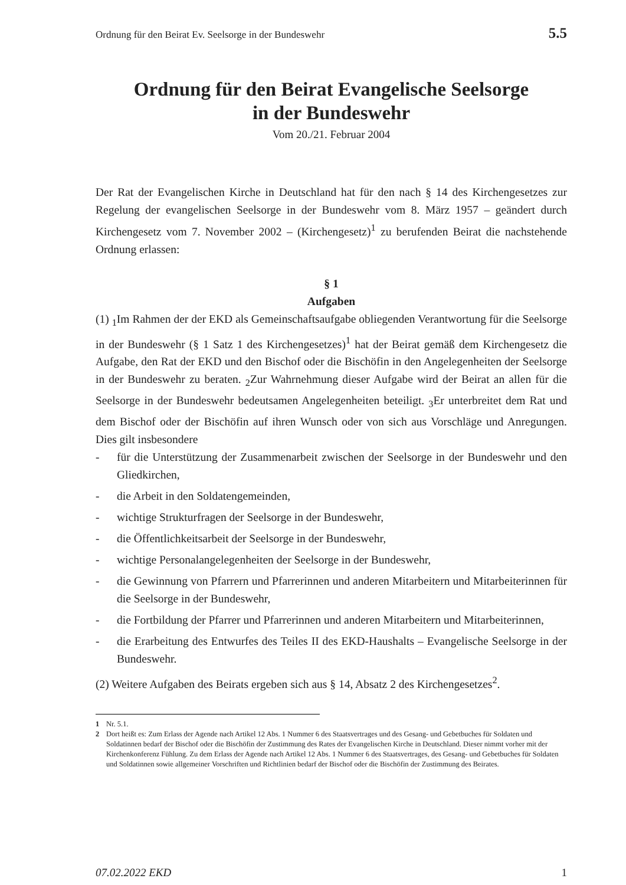Ordnung für den Beirat Ev. Seelsorge in der Bundeswehr 5.5
Ordnung für den Beirat Evangelische Seelsorge
in der Bundeswehr
Vom 20./21. Februar 2004
Der Rat der Evangelischen Kirche in Deutschland hat für den nach § 14 des Kirchengesetzes zur Regelung der evangelischen Seelsorge in der Bundeswehr vom 8. März 1957 – geändert durch Kirchengesetz vom 7. November 2002 – (Kirchengesetz)<sup>1</sup> zu berufenden Beirat die nachstehende Ordnung erlassen:
§ 1
Aufgaben
(1) <sub>1</sub>Im Rahmen der der EKD als Gemeinschaftsaufgabe obliegenden Verantwortung für die Seelsorge in der Bundeswehr (§ 1 Satz 1 des Kirchengesetzes)<sup>1</sup> hat der Beirat gemäß dem Kirchengesetz die Aufgabe, den Rat der EKD und den Bischof oder die Bischöfin in den Angelegenheiten der Seelsorge in der Bundeswehr zu beraten. <sub>2</sub>Zur Wahrnehmung dieser Aufgabe wird der Beirat an allen für die Seelsorge in der Bundeswehr bedeutsamen Angelegenheiten beteiligt. <sub>3</sub>Er unterbreitet dem Rat und dem Bischof oder der Bischöfin auf ihren Wunsch oder von sich aus Vorschläge und Anregungen. Dies gilt insbesondere
- für die Unterstützung der Zusammenarbeit zwischen der Seelsorge in der Bundeswehr und den Gliedkirchen,
- die Arbeit in den Soldatengemeinden,
- wichtige Strukturfragen der Seelsorge in der Bundeswehr,
- die Öffentlichkeitsarbeit der Seelsorge in der Bundeswehr,
- wichtige Personalangelegenheiten der Seelsorge in der Bundeswehr,
- die Gewinnung von Pfarrern und Pfarrerinnen und anderen Mitarbeitern und Mitarbeiterinnen für die Seelsorge in der Bundeswehr,
- die Fortbildung der Pfarrer und Pfarrerinnen und anderen Mitarbeitern und Mitarbeiterinnen,
- die Erarbeitung des Entwurfes des Teiles II des EKD-Haushalts – Evangelische Seelsorge in der Bundeswehr.
(2) Weitere Aufgaben des Beirats ergeben sich aus § 14, Absatz 2 des Kirchengesetzes<sup>2</sup>.
1 Nr. 5.1.
2 Dort heißt es: Zum Erlass der Agende nach Artikel 12 Abs. 1 Nummer 6 des Staatsvertrages und des Gesang- und Gebetbuches für Soldaten und Soldatinnen bedarf der Bischof oder die Bischöfin der Zustimmung des Rates der Evangelischen Kirche in Deutschland. Dieser nimmt vorher mit der Kirchenkonferenz Fühlung. Zu dem Erlass der Agende nach Artikel 12 Abs. 1 Nummer 6 des Staatsvertrages, des Gesang- und Gebetbuches für Soldaten und Soldatinnen sowie allgemeiner Vorschriften und Richtlinien bedarf der Bischof oder die Bischöfin der Zustimmung des Beirates.
07.02.2022 EKD 1